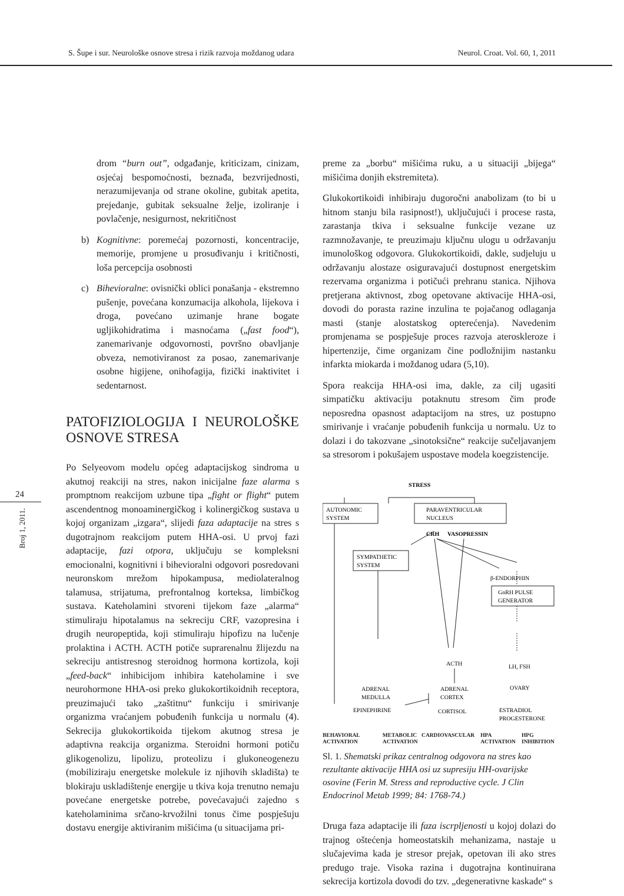S. Šupe i sur. Neurološke osnove stresa i rizik razvoja moždanog udara Neurol. Croat. Vol. 60, 1, 2011
24
Broj 1, 2011.
drom “burn out”, odgađanje, kriticizam, cinizam, osjećaj bespomoćnosti, beznađa, bezvrijednosti, nerazumijevanja od strane okoline, gubitak apetita, prejedanje, gubitak seksualne želje, izoliranje i povlačenje, nesigurnost, nekritičnost
b) Kognitivne: poremećaj pozornosti, koncentracije, memorije, promjene u prosuđivanju i kritičnosti, loša percepcija osobnosti
c) Bihevioralne: ovisnički oblici ponašanja - ekstremno pušenje, povećana konzumacija alkohola, lijekova i droga, povećano uzimanje hrane bogate ugljikohidratima i masnoćama („fast food“), zanemarivanje odgovornosti, površno obavljanje obveza, nemotiviranost za posao, zanemarivanje osobne higijene, onihofagija, fizički inaktivitet i sedentarnost.
PATOFIZIOLOGIJA I NEUROLOŠKE OSNOVE STRESA
Po Selyeovom modelu općeg adaptacijskog sindroma u akutnoj reakciji na stres, nakon inicijalne faze alarma s promptnom reakcijom uzbune tipa „fight or flight“ putem ascendentnog monoaminergičkog i kolinergičkog sustava u kojoj organizam „izgara“, slijedi faza adaptacije na stres s dugotrajnom reakcijom putem HHA-osi. U prvoj fazi adaptacije, fazi otpora, uključuju se kompleksni emocionalni, kognitivni i bihevioralni odgovori posredovani neuronskom mrežom hipokampusa, mediolateralnog talamusa, strijatuma, prefrontalnog korteksa, limbičkog sustava. Kateholamini stvoreni tijekom faze „alarma“ stimuliraju hipotalamus na sekreciju CRF, vazopresina i drugih neuropeptida, koji stimuliraju hipofizu na lučenje prolaktina i ACTH. ACTH potiče suprarenalnu žlijezdu na sekreciju antistresnog steroidnog hormona kortizola, koji „feed-back“ inhibicijom inhibira kateholamine i sve neurohormone HHA-osi preko glukokortikoidnih receptora, preuzimajući tako „zaštitnu“ funkciju i smirivanje organizma vraćanjem pobuđenih funkcija u normalu (4). Sekrecija glukokortikoida tijekom akutnog stresa je adaptivna reakcija organizma. Steroidni hormoni potiču glikogenolizu, lipolizu, proteolizu i glukoneogenezu (mobiliziraju energetske molekule iz njihovih skladišta) te blokiraju uskladištenje energije u tkiva koja trenutno nemaju povećane energetske potrebe, povećavajući zajedno s kateholaminima srčano-krvožilni tonus čime pospješuju dostavu energije aktiviranim mišićima (u situacijama pri-
preme za „borbu“ mišićima ruku, a u situaciji „bijega“ mišićima donjih ekstremiteta).
Glukokortikoidi inhibiraju dugoročni anabolizam (to bi u hitnom stanju bila rasipnost!), uključujući i procese rasta, zarastanja tkiva i seksualne funkcije vezane uz razmnožavanje, te preuzimaju ključnu ulogu u održavanju imunološkog odgovora. Glukokortikoidi, dakle, sudjeluju u održavanju alostaze osiguravajući dostupnost energetskim rezervama organizma i potičući prehranu stanica. Njihova pretjerana aktivnost, zbog opetovane aktivacije HHA-osi, dovodi do porasta razine inzulina te pojačanog odlaganja masti (stanje alostatskog opterećenja). Navedenim promjenama se pospješuje proces razvoja ateroskleroze i hipertenzije, čime organizam čine podložnijim nastanku infarkta miokarda i moždanog udara (5,10).
Spora reakcija HHA-osi ima, dakle, za cilj ugasiti simpatičku aktivaciju potaknutu stresom čim prođe neposredna opasnost adaptacijom na stres, uz postupno smirivanje i vraćanje pobuđenih funkcija u normalu. Uz to dolazi i do takozvane „sinotoksične“ reakcije sučeljavanjem sa stresorom i pokušajem uspostave modela koegzistencije.
STRESS
AUTONOMIC
SYSTEM
PARAVENTRICULAR
NUCLEUS
CRH
VASOPRESSIN
SYMPATHETIC
SYSTEM
β-ENDORPHIN
GnRH PULSE
GENERATOR
ACTH
LH, FSH
ADRENAL
MEDULLA
ADRENAL
CORTEX
OVARY
EPINEPHRINE
CORTISOL
ESTRADIOL
PROGESTERONE
BEHAVIORAL ACTIVATION METABOLIC CARDIOVASCULAR ACTIVATION HPA ACTIVATION HPG INHIBITION
Sl. 1. Shematski prikaz centralnog odgovora na stres kao rezultante aktivacije HHA osi uz supresiju HH-ovarijske osovine (Ferin M. Stress and reproductive cycle. J Clin Endocrinol Metab 1999; 84: 1768-74.)
Druga faza adaptacije ili faza iscrpljenosti u kojoj dolazi do trajnog oštećenja homeostatskih mehanizama, nastaje u slučajevima kada je stresor prejak, opetovan ili ako stres predugo traje. Visoka razina i dugotrajna kontinuirana sekrecija kortizola dovodi do tzv. „degenerativne kaskade“ s